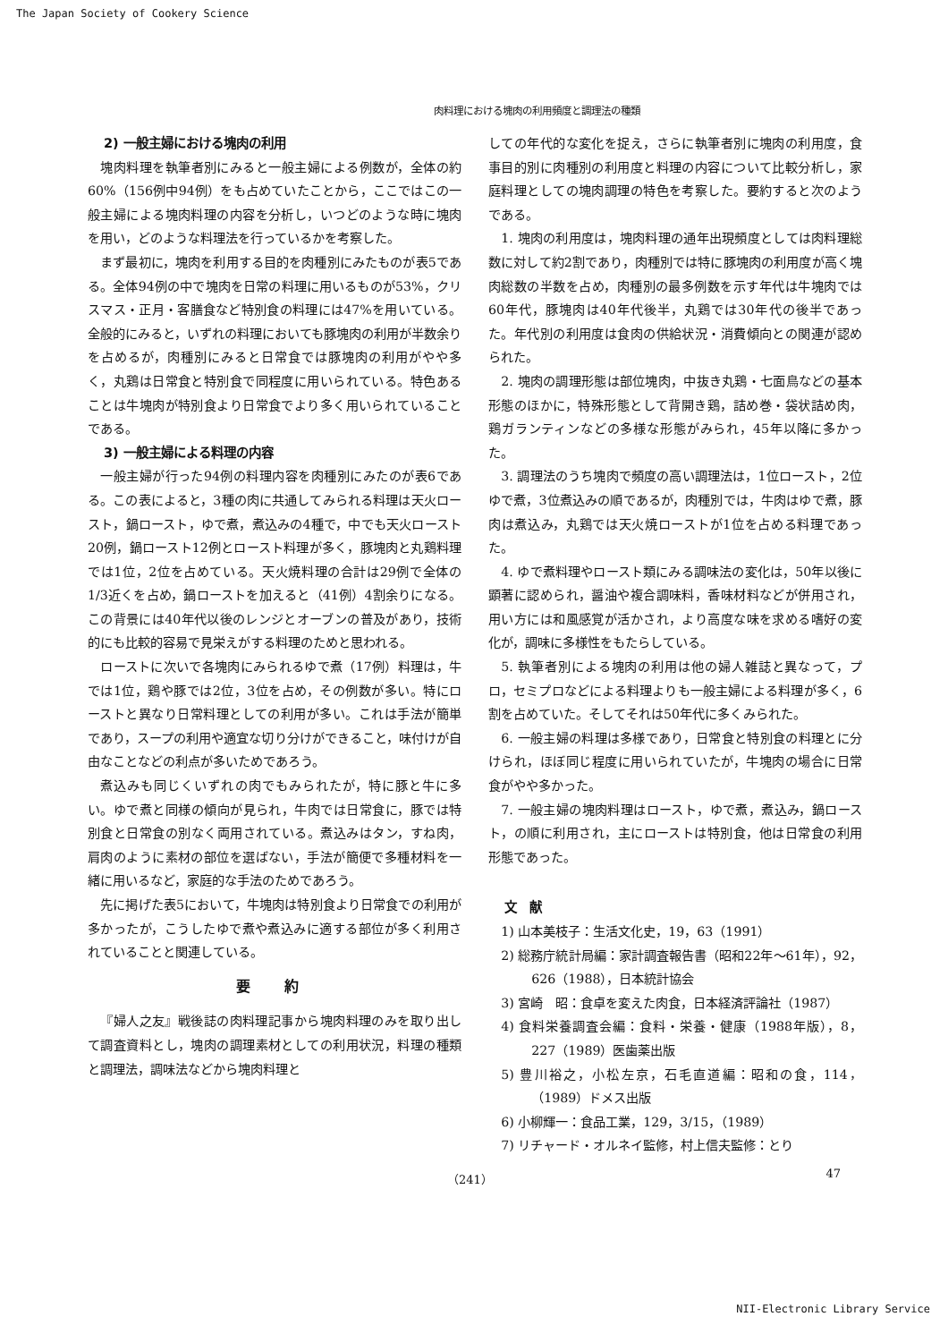The Japan Society of Cookery Science
肉料理における塊肉の利用頻度と調理法の種類
2) 一般主婦における塊肉の利用
塊肉料理を執筆者別にみると一般主婦による例数が，全体の約60%（156例中94例）をも占めていたことから，ここではこの一般主婦による塊肉料理の内容を分析し，いつどのような時に塊肉を用い，どのような料理法を行っているかを考察した。
まず最初に，塊肉を利用する目的を肉種別にみたものが表5である。全体94例の中で塊肉を日常の料理に用いるものが53%，クリスマス・正月・客膳食など特別食の料理には47%を用いている。全般的にみると，いずれの料理においても豚塊肉の利用が半数余りを占めるが，肉種別にみると日常食では豚塊肉の利用がやや多く，丸鶏は日常食と特別食で同程度に用いられている。特色あることは牛塊肉が特別食より日常食でより多く用いられていることである。
3) 一般主婦による料理の内容
一般主婦が行った94例の料理内容を肉種別にみたのが表6である。この表によると，3種の肉に共通してみられる料理は天火ロースト，鍋ロースト，ゆで煮，煮込みの4種で，中でも天火ロースト20例，鍋ロースト12例とロースト料理が多く，豚塊肉と丸鶏料理では1位，2位を占めている。天火焼料理の合計は29例で全体の1/3近くを占め，鍋ローストを加えると（41例）4割余りになる。この背景には40年代以後のレンジとオーブンの普及があり，技術的にも比較的容易で見栄えがする料理のためと思われる。
ローストに次いで各塊肉にみられるゆで煮（17例）料理は，牛では1位，鶏や豚では2位，3位を占め，その例数が多い。特にローストと異なり日常料理としての利用が多い。これは手法が簡単であり，スープの利用や適宜な切り分けができること，味付けが自由なことなどの利点が多いためであろう。
煮込みも同じくいずれの肉でもみられたが，特に豚と牛に多い。ゆで煮と同様の傾向が見られ，牛肉では日常食に，豚では特別食と日常食の別なく両用されている。煮込みはタン，すね肉，肩肉のように素材の部位を選ばない，手法が簡便で多種材料を一緒に用いるなど，家庭的な手法のためであろう。
先に掲げた表5において，牛塊肉は特別食より日常食での利用が多かったが，こうしたゆで煮や煮込みに適する部位が多く利用されていることと関連している。
要 約
『婦人之友』戦後誌の肉料理記事から塊肉料理のみを取り出して調査資料とし，塊肉の調理素材としての利用状況，料理の種類と調理法，調味法などから塊肉料理と
しての年代的な変化を捉え，さらに執筆者別に塊肉の利用度，食事目的別に肉種別の利用度と料理の内容について比較分析し，家庭料理としての塊肉調理の特色を考察した。要約すると次のようである。
1. 塊肉の利用度は，塊肉料理の通年出現頻度としては肉料理総数に対して約2割であり，肉種別では特に豚塊肉の利用度が高く塊肉総数の半数を占め，肉種別の最多例数を示す年代は牛塊肉では60年代，豚塊肉は40年代後半，丸鶏では30年代の後半であった。年代別の利用度は食肉の供給状況・消費傾向との関連が認められた。
2. 塊肉の調理形態は部位塊肉，中抜き丸鶏・七面鳥などの基本形態のほかに，特殊形態として背開き鶏，詰め巻・袋状詰め肉，鶏ガランティンなどの多様な形態がみられ，45年以降に多かった。
3. 調理法のうち塊肉で頻度の高い調理法は，1位ロースト，2位ゆで煮，3位煮込みの順であるが，肉種別では，牛肉はゆで煮，豚肉は煮込み，丸鶏では天火焼ローストが1位を占める料理であった。
4. ゆで煮料理やロースト類にみる調味法の変化は，50年以後に顕著に認められ，醤油や複合調味料，香味材料などが併用され，用い方には和風感覚が活かされ，より高度な味を求める嗜好の変化が，調味に多様性をもたらしている。
5. 執筆者別による塊肉の利用は他の婦人雑誌と異なって，プロ，セミプロなどによる料理よりも一般主婦による料理が多く，6割を占めていた。そしてそれは50年代に多くみられた。
6. 一般主婦の料理は多様であり，日常食と特別食の料理とに分けられ，ほぼ同じ程度に用いられていたが，牛塊肉の場合に日常食がやや多かった。
7. 一般主婦の塊肉料理はロースト，ゆで煮，煮込み，鍋ロースト，の順に利用され，主にローストは特別食，他は日常食の利用形態であった。
文　献
1) 山本美枝子：生活文化史，19，63（1991）
2) 総務庁統計局編：家計調査報告書（昭和22年～61年），92，626（1988），日本統計協会
3) 宮崎　昭：食卓を変えた肉食，日本経済評論社（1987）
4) 食料栄養調査会編：食料・栄養・健康（1988年版），8，227（1989）医歯薬出版
5) 豊川裕之，小松左京，石毛直道編：昭和の食，114，（1989）ドメス出版
6) 小柳輝一：食品工業，129，3/15，（1989）
7) リチャード・オルネイ監修，村上信夫監修：とり
（241） 47
NII-Electronic Library Service